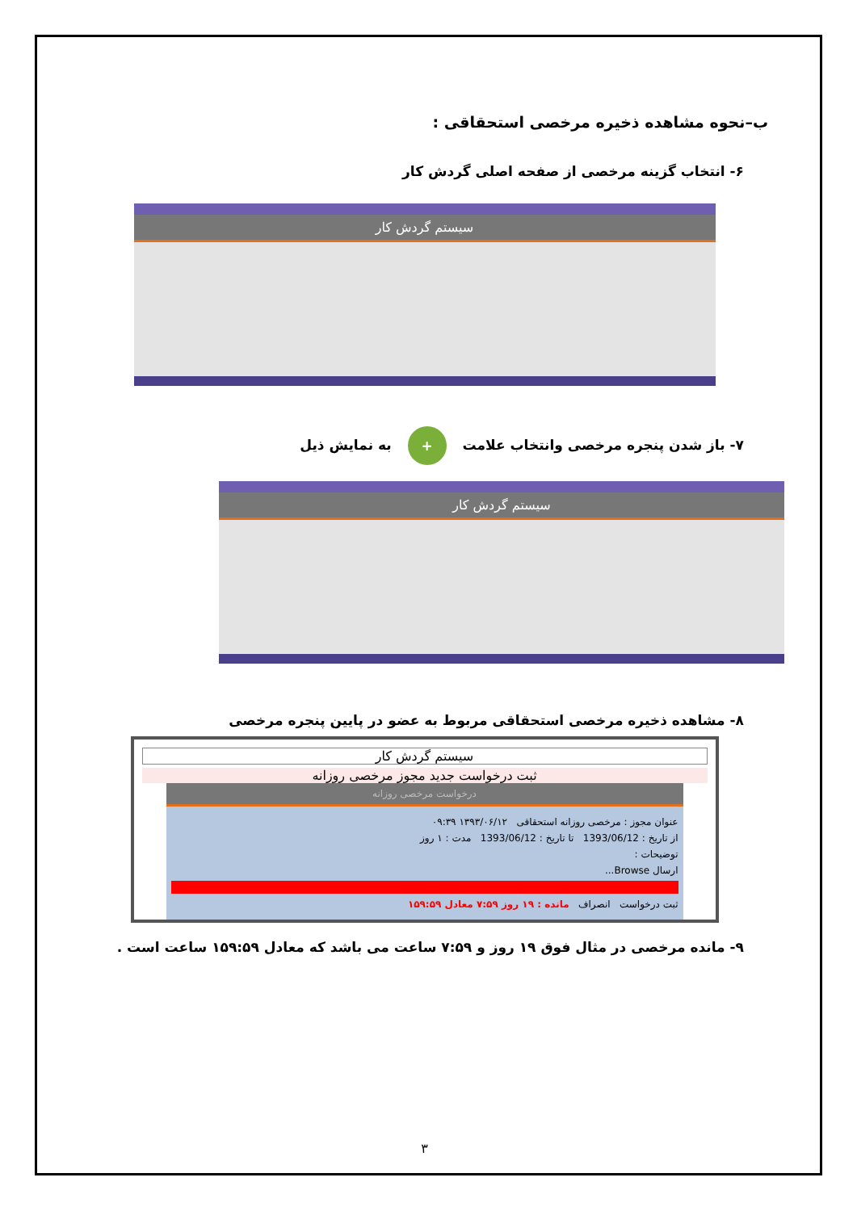ب–نحوه مشاهده ذخیره مرخصی استحقاقی :
۶- انتخاب گزینه مرخصی از صفحه اصلی گردش کار
سیستم گردش کار
۷- باز شدن پنجره مرخصی وانتخاب علامت + به نمایش ذیل
سیستم گردش کار
۸- مشاهده ذخیره مرخصی استحقاقی مربوط به عضو در پایین پنجره مرخصی
سیستم گردش کار
ثبت درخواست جدید مجوز مرخصی روزانه
درخواست مرخصی روزانه
عنوان مجوز : مرخصی روزانه استحقاقی ۱۳۹۳/۰۶/۱۲ ۰۹:۳۹
از تاریخ : 1393/06/12 تا تاریخ : 1393/06/12 مدت : ۱ روز
توضیحات :
ارسال Browse...
ثبت درخواست انصراف مانده : ۱۹ روز ۷:۵۹ معادل ۱۵۹:۵۹
۹- مانده مرخصی در مثال فوق ۱۹ روز و ۷:۵۹ ساعت می باشد که معادل ۱۵۹:۵۹ ساعت است .
۳